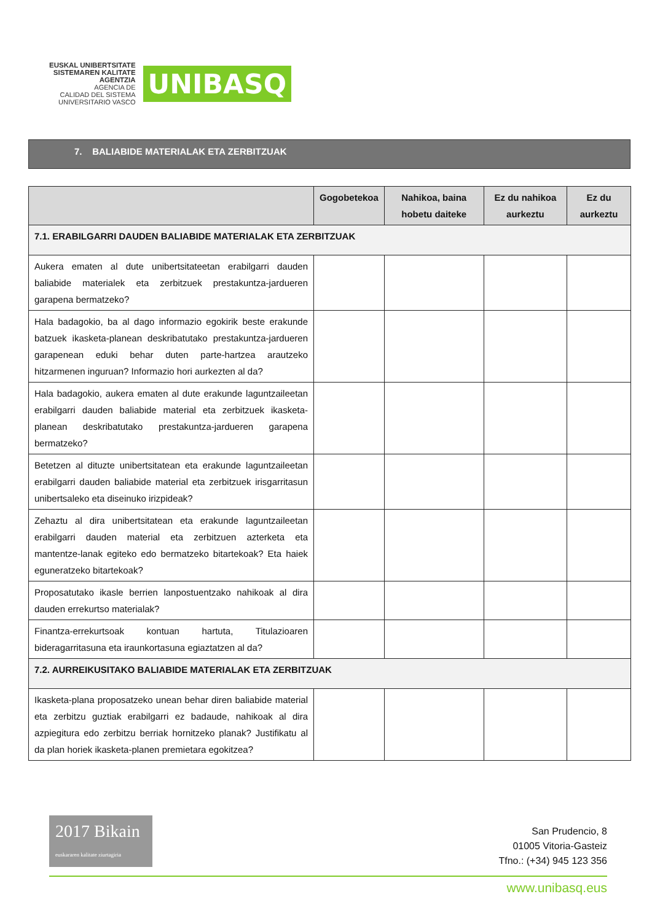EUSKAL UNIBERTSITATE
SISTEMAREN KALITATE
AGENTZIA
AGENCIA DE
CALIDAD DEL SISTEMA
UNIVERSITARIO VASCO
UNIBASQ
7. BALIABIDE MATERIALAK ETA ZERBITZUAK
| | Gogobetekoa | Nahikoa, baina hobetu daiteke | Ez du nahikoa aurkeztu | Ez du aurkeztu |
| --- | --- | --- | --- | --- |
| 7.1. ERABILGARRI DAUDEN BALIABIDE MATERIALAK ETA ZERBITZUAK | | | | |
| Aukera ematen al dute unibertsitateetan erabilgarri dauden baliabide materialek eta zerbitzuek prestakuntza-jardueren garapena bermatzeko? | | | | |
| Hala badagokio, ba al dago informazio egokirik beste erakunde batzuek ikasketa-planean deskribatutako prestakuntza-jardueren garapenean eduki behar duten parte-hartzea arautzeko hitzarmenen inguruan? Informazio hori aurkezten al da? | | | | |
| Hala badagokio, aukera ematen al dute erakunde laguntzaileetan erabilgarri dauden baliabide material eta zerbitzuek ikasketa-planean deskribatutako prestakuntza-jardueren garapena bermatzeko? | | | | |
| Betetzen al dituzte unibertsitatean eta erakunde laguntzaileetan erabilgarri dauden baliabide material eta zerbitzuek irisgarritasun unibertsaleko eta diseinuko irizpideak? | | | | |
| Zehaztu al dira unibertsitatean eta erakunde laguntzaileetan erabilgarri dauden material eta zerbitzuen azterketa eta mantentze-lanak egiteko edo bermatzeko bitartekoak? Eta haiek eguneratzeko bitartekoak? | | | | |
| Proposatutako ikasle berrien lanpostuentzako nahikoak al dira dauden errekurtso materialak? | | | | |
| Finantza-errekurtsoak kontuan hartuta, Titulazioaren bideragarritasuna eta iraunkortasuna egiaztatzen al da? | | | | |
| 7.2. AURREIKUSITAKO BALIABIDE MATERIALAK ETA ZERBITZUAK | | | | |
| Ikasketa-plana proposatzeko unean behar diren baliabide material eta zerbitzu guztiak erabilgarri ez badaude, nahikoak al dira azpiegitura edo zerbitzu berriak hornitzeko planak? Justifikatu al da plan horiek ikasketa-planen premietara egokitzea? | | | | |
2017 Bikain euskararen kalitate ziurtagiria
San Prudencio, 8
01005 Vitoria-Gasteiz
Tfno.: (+34) 945 123 356
www.unibasq.eus